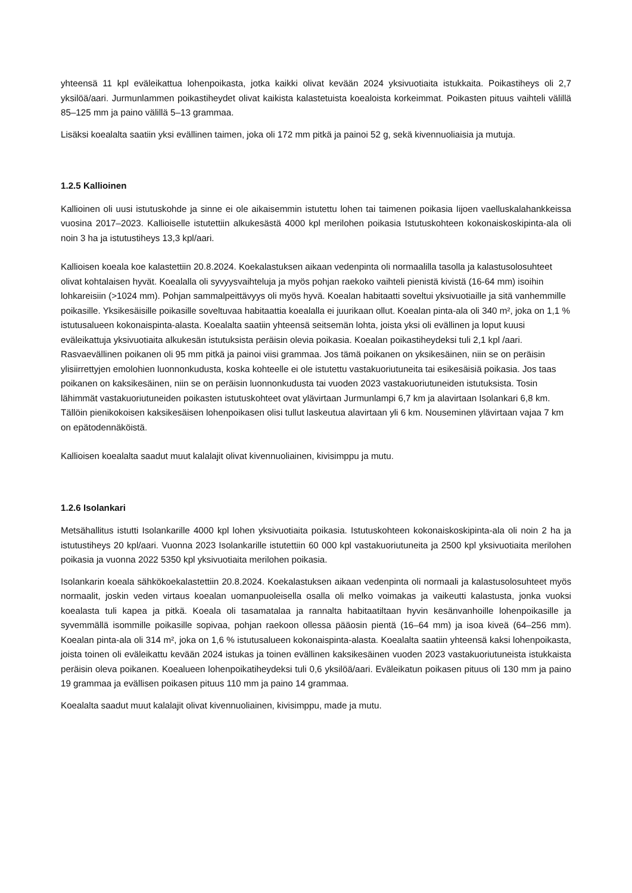yhteensä 11 kpl eväleikattua lohenpoikasta, jotka kaikki olivat kevään 2024 yksivuotiaita istukkaita. Poikastiheys oli 2,7 yksilöä/aari. Jurmunlammen poikastiheydet olivat kaikista kalastetuista koealoista korkeimmat. Poikasten pituus vaihteli välillä 85–125 mm ja paino välillä 5–13 grammaa.
Lisäksi koealalta saatiin yksi evällinen taimen, joka oli 172 mm pitkä ja painoi 52 g, sekä kivennuoliaisia ja mutuja.
1.2.5 Kallioinen
Kallioinen oli uusi istutuskohde ja sinne ei ole aikaisemmin istutettu lohen tai taimenen poikasia Iijoen vaelluskalahankkeissa vuosina 2017–2023. Kallioiselle istutettiin alkukesästä 4000 kpl merilohen poikasia Istutuskohteen kokonaiskoskipinta-ala oli noin 3 ha ja istutustiheys 13,3 kpl/aari.
Kallioisen koeala koe kalastettiin 20.8.2024. Koekalastuksen aikaan vedenpinta oli normaalilla tasolla ja kalastusolosuhteet olivat kohtalaisen hyvät. Koealalla oli syvyysvaihteluja ja myös pohjan raekoko vaihteli pienistä kivistä (16-64 mm) isoihin lohkareisiin (>1024 mm). Pohjan sammalpeittävyys oli myös hyvä. Koealan habitaatti soveltui yksivuotiaille ja sitä vanhemmille poikasille. Yksikesäisille poikasille soveltuvaa habitaattia koealalla ei juurikaan ollut. Koealan pinta-ala oli 340 m², joka on 1,1 % istutusalueen kokonaispinta-alasta. Koealalta saatiin yhteensä seitsemän lohta, joista yksi oli evällinen ja loput kuusi eväleikattuja yksivuotiaita alkukesän istutuksista peräisin olevia poikasia. Koealan poikastiheydeksi tuli 2,1 kpl /aari. Rasvaevällinen poikanen oli 95 mm pitkä ja painoi viisi grammaa. Jos tämä poikanen on yksikesäinen, niin se on peräisin ylisiirrettyjen emolohien luonnonkudusta, koska kohteelle ei ole istutettu vastakuoriutuneita tai esikesäisiä poikasia. Jos taas poikanen on kaksikesäinen, niin se on peräisin luonnonkudusta tai vuoden 2023 vastakuoriutuneiden istutuksista. Tosin lähimmät vastakuoriutuneiden poikasten istutuskohteet ovat ylävirtaan Jurmunlampi 6,7 km ja alavirtaan Isolankari 6,8 km. Tällöin pienikokoisen kaksikesäisen lohenpoikasen olisi tullut laskeutua alavirtaan yli 6 km. Nouseminen ylävirtaan vajaa 7 km on epätodennäköistä.
Kallioisen koealalta saadut muut kalalajit olivat kivennuoliainen, kivisimppu ja mutu.
1.2.6 Isolankari
Metsähallitus istutti Isolankarille 4000 kpl lohen yksivuotiaita poikasia. Istutuskohteen kokonaiskoskipinta-ala oli noin 2 ha ja istutustiheys 20 kpl/aari. Vuonna 2023 Isolankarille istutettiin 60 000 kpl vastakuoriutuneita ja 2500 kpl yksivuotiaita merilohen poikasia ja vuonna 2022 5350 kpl yksivuotiaita merilohen poikasia.
Isolankarin koeala sähkökoekalastettiin 20.8.2024. Koekalastuksen aikaan vedenpinta oli normaali ja kalastusolosuhteet myös normaalit, joskin veden virtaus koealan uomanpuoleisella osalla oli melko voimakas ja vaikeutti kalastusta, jonka vuoksi koealasta tuli kapea ja pitkä. Koeala oli tasamatalaa ja rannalta habitaatiltaan hyvin kesänvanhoille lohenpoikasille ja syvemmällä isommille poikasille sopivaa, pohjan raekoon ollessa pääosin pientä (16–64 mm) ja isoa kiveä (64–256 mm). Koealan pinta-ala oli 314 m², joka on 1,6 % istutusalueen kokonaispinta-alasta. Koealalta saatiin yhteensä kaksi lohenpoikasta, joista toinen oli eväleikattu kevään 2024 istukas ja toinen evällinen kaksikesäinen vuoden 2023 vastakuoriutuneista istukkaista peräisin oleva poikanen. Koealueen lohenpoikatiheydeksi tuli 0,6 yksilöä/aari. Eväleikatun poikasen pituus oli 130 mm ja paino 19 grammaa ja evällisen poikasen pituus 110 mm ja paino 14 grammaa.
Koealalta saadut muut kalalajit olivat kivennuoliainen, kivisimppu, made ja mutu.